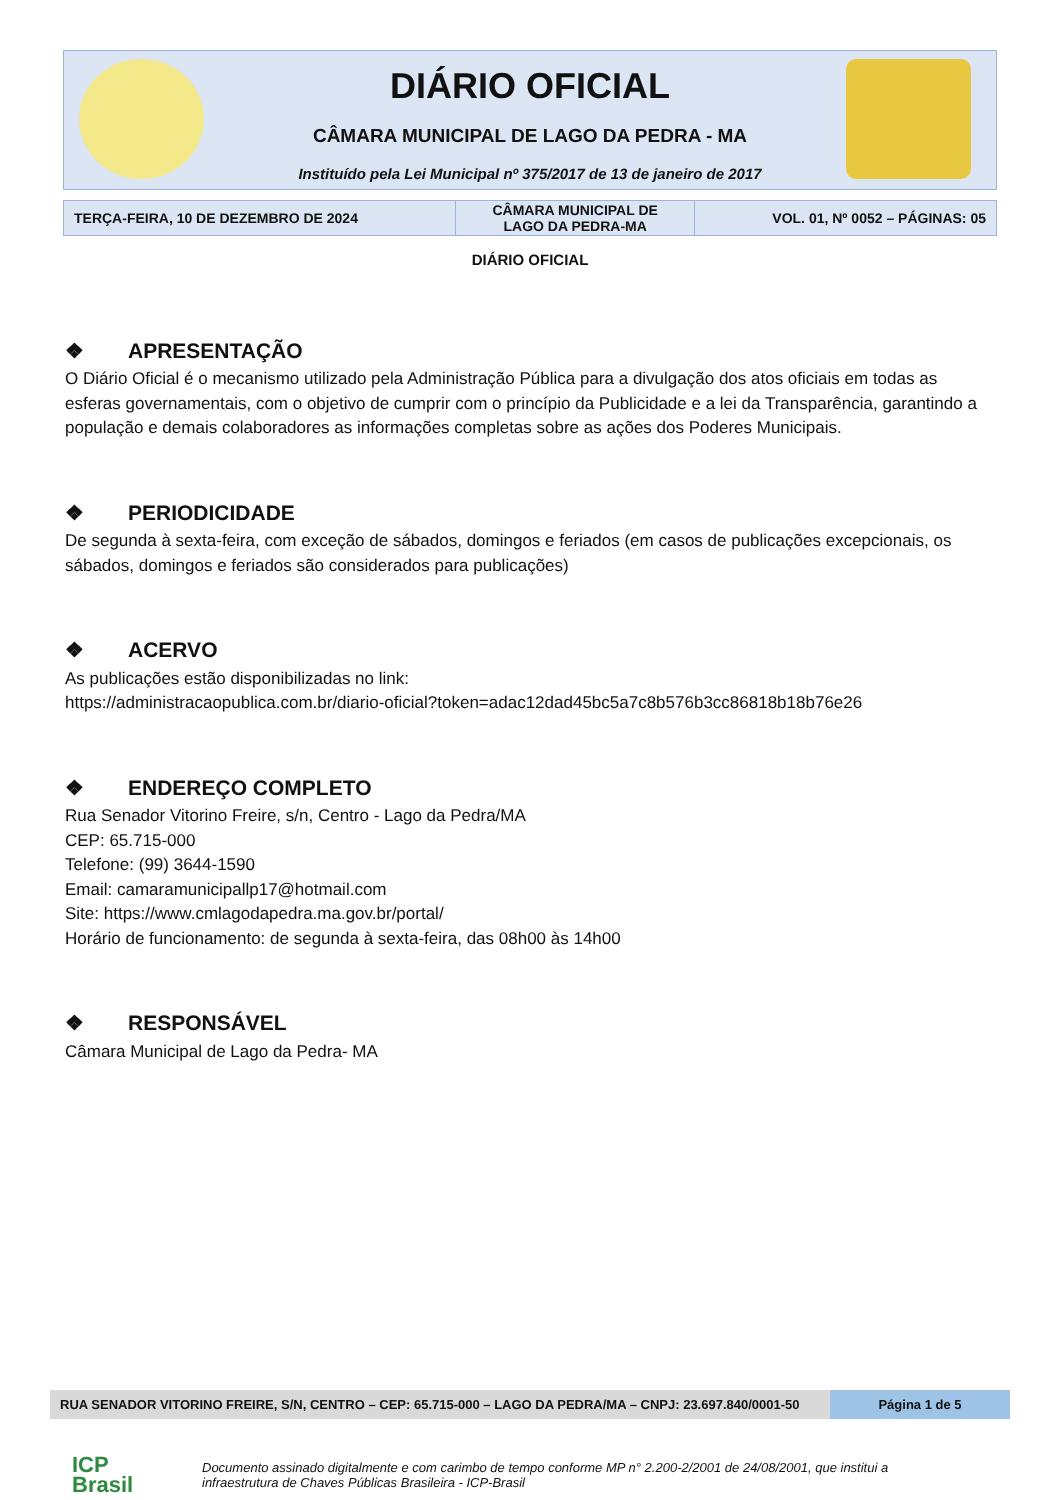DIÁRIO OFICIAL
CÂMARA MUNICIPAL DE LAGO DA PEDRA - MA
Instituído pela Lei Municipal nº 375/2017 de 13 de janeiro de 2017
| TERÇA-FEIRA, 10 DE DEZEMBRO DE 2024 | CÂMARA MUNICIPAL DE LAGO DA PEDRA-MA | VOL. 01, Nº 0052 – PÁGINAS: 05 |
DIÁRIO OFICIAL
❖ APRESENTAÇÃO
O Diário Oficial é o mecanismo utilizado pela Administração Pública para a divulgação dos atos oficiais em todas as esferas governamentais, com o objetivo de cumprir com o princípio da Publicidade e a lei da Transparência, garantindo a população e demais colaboradores as informações completas sobre as ações dos Poderes Municipais.
❖ PERIODICIDADE
De segunda à sexta-feira, com exceção de sábados, domingos e feriados (em casos de publicações excepcionais, os sábados, domingos e feriados são considerados para publicações)
❖ ACERVO
As publicações estão disponibilizadas no link:
https://administracaopublica.com.br/diario-oficial?token=adac12dad45bc5a7c8b576b3cc86818b18b76e26
❖ ENDEREÇO COMPLETO
Rua Senador Vitorino Freire, s/n, Centro - Lago da Pedra/MA
CEP: 65.715-000
Telefone: (99) 3644-1590
Email: camaramunicipallp17@hotmail.com
Site: https://www.cmlagodapedra.ma.gov.br/portal/
Horário de funcionamento: de segunda à sexta-feira, das 08h00 às 14h00
❖ RESPONSÁVEL
Câmara Municipal de Lago da Pedra- MA
RUA SENADOR VITORINO FREIRE, S/N, CENTRO – CEP: 65.715-000 – LAGO DA PEDRA/MA – CNPJ: 23.697.840/0001-50
Página 1 de 5
ICP
Brasil Documento assinado digitalmente e com carimbo de tempo conforme MP n° 2.200-2/2001 de 24/08/2001, que institui a
infraestrutura de Chaves Públicas Brasileira - ICP-Brasil